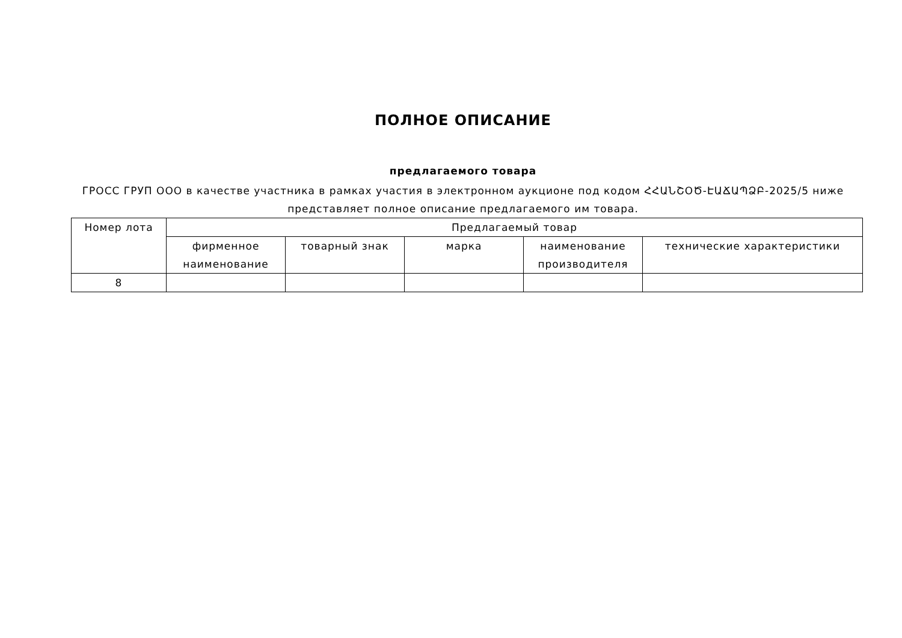ПОЛНОЕ ОПИСАНИЕ
предлагаемого товара
ГРОСС ГРУП ООО в качестве участника в рамках участия в электронном аукционе под кодом ՀՀԱՆՇՕԾ-ԷԱՃԱՊՁԲ-2025/5 ниже представляет полное описание предлагаемого им товара.
| Номер лота | Предлагаемый товар | | | | |
| --- | --- | --- | --- | --- | --- |
| | фирменное наименование | товарный знак | марка | наименование производителя | технические характеристики |
| 8 | | | | | |